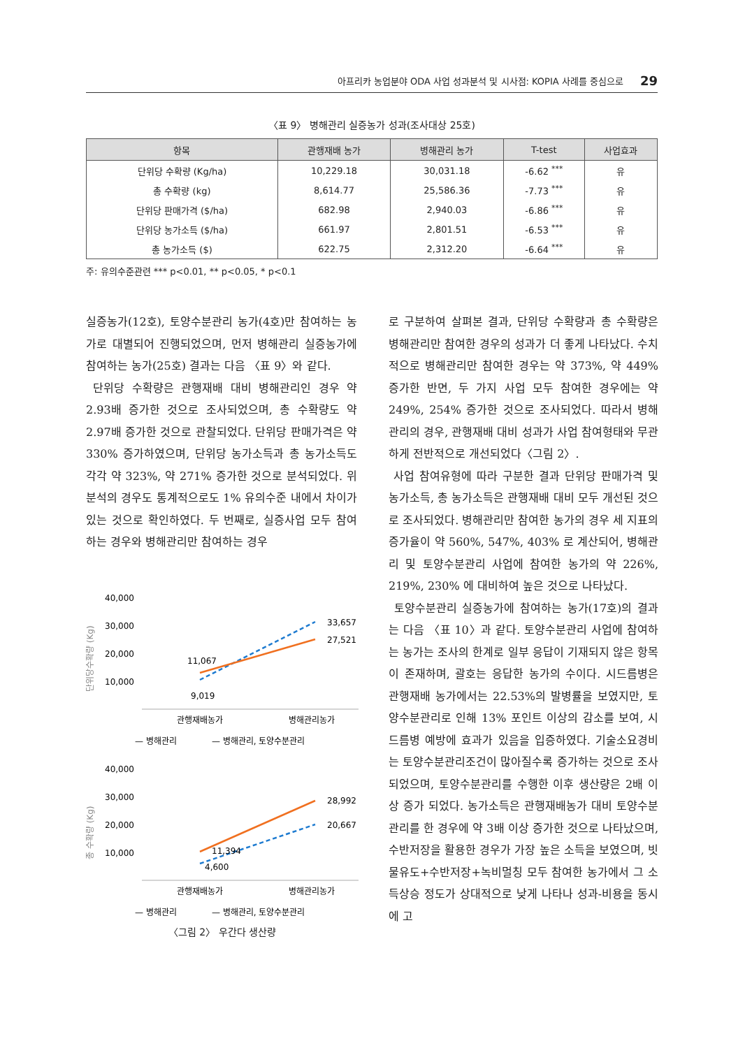아프리카 농업분야 ODA 사업 성과분석 및 시사점: KOPIA 사례를 중심으로 29
〈표 9〉 병해관리 실증농가 성과(조사대상 25호)
| 항목 | 관행재배 농가 | 병해관리 농가 | T-test | 사업효과 |
| --- | --- | --- | --- | --- |
| 단위당 수확량 (Kg/ha) | 10,229.18 | 30,031.18 | -6.62 <sup>***</sup> | 유 |
| 총 수확량 (kg) | 8,614.77 | 25,586.36 | -7.73 <sup>***</sup> | 유 |
| 단위당 판매가격 ($/ha) | 682.98 | 2,940.03 | -6.86 <sup>***</sup> | 유 |
| 단위당 농가소득 ($/ha) | 661.97 | 2,801.51 | -6.53 <sup>***</sup> | 유 |
| 총 농가소득 ($) | 622.75 | 2,312.20 | -6.64 <sup>***</sup> | 유 |
주: 유의수준관련 *** p<0.01, ** p<0.05, * p<0.1
실증농가(12호), 토양수분관리 농가(4호)만 참여하는 농가로 대별되어 진행되었으며, 먼저 병해관리 실증농가에 참여하는 농가(25호) 결과는 다음 〈표 9〉와 같다.
단위당 수확량은 관행재배 대비 병해관리인 경우 약 2.93배 증가한 것으로 조사되었으며, 총 수확량도 약 2.97배 증가한 것으로 관찰되었다. 단위당 판매가격은 약 330% 증가하였으며, 단위당 농가소득과 총 농가소득도 각각 약 323%, 약 271% 증가한 것으로 분석되었다. 위 분석의 경우도 통계적으로도 1% 유의수준 내에서 차이가 있는 것으로 확인하였다. 두 번째로, 실증사업 모두 참여하는 경우와 병해관리만 참여하는 경우
40,000
30,000
20,000
10,000
단위당수확량 (Kg)
11,067
9,019
33,657
27,521
관행재배농가
병해관리농가
— 병해관리
— 병해관리, 토양수분관리
40,000
30,000
20,000
10,000
총 수확량 (Kg)
11,394
4,600
28,992
20,667
관행재배농가
병해관리농가
— 병해관리
— 병해관리, 토양수분관리
〈그림 2〉 우간다 생산량
로 구분하여 살펴본 결과, 단위당 수확량과 총 수확량은 병해관리만 참여한 경우의 성과가 더 좋게 나타났다. 수치적으로 병해관리만 참여한 경우는 약 373%, 약 449% 증가한 반면, 두 가지 사업 모두 참여한 경우에는 약 249%, 254% 증가한 것으로 조사되었다. 따라서 병해관리의 경우, 관행재배 대비 성과가 사업 참여형태와 무관하게 전반적으로 개선되었다〈그림 2〉.
사업 참여유형에 따라 구분한 결과 단위당 판매가격 및 농가소득, 총 농가소득은 관행재배 대비 모두 개선된 것으로 조사되었다. 병해관리만 참여한 농가의 경우 세 지표의 증가율이 약 560%, 547%, 403% 로 계산되어, 병해관리 및 토양수분관리 사업에 참여한 농가의 약 226%, 219%, 230% 에 대비하여 높은 것으로 나타났다.
토양수분관리 실증농가에 참여하는 농가(17호)의 결과는 다음 〈표 10〉과 같다. 토양수분관리 사업에 참여하는 농가는 조사의 한계로 일부 응답이 기재되지 않은 항목이 존재하며, 괄호는 응답한 농가의 수이다. 시드름병은 관행재배 농가에서는 22.53%의 발병률을 보였지만, 토양수분관리로 인해 13% 포인트 이상의 감소를 보여, 시드름병 예방에 효과가 있음을 입증하였다. 기술소요경비는 토양수분관리조건이 많아질수록 증가하는 것으로 조사되었으며, 토양수분관리를 수행한 이후 생산량은 2배 이상 증가 되었다. 농가소득은 관행재배농가 대비 토양수분관리를 한 경우에 약 3배 이상 증가한 것으로 나타났으며, 수반저장을 활용한 경우가 가장 높은 소득을 보였으며, 빗물유도+수반저장+녹비멀칭 모두 참여한 농가에서 그 소득상승 정도가 상대적으로 낮게 나타나 성과-비용을 동시에 고